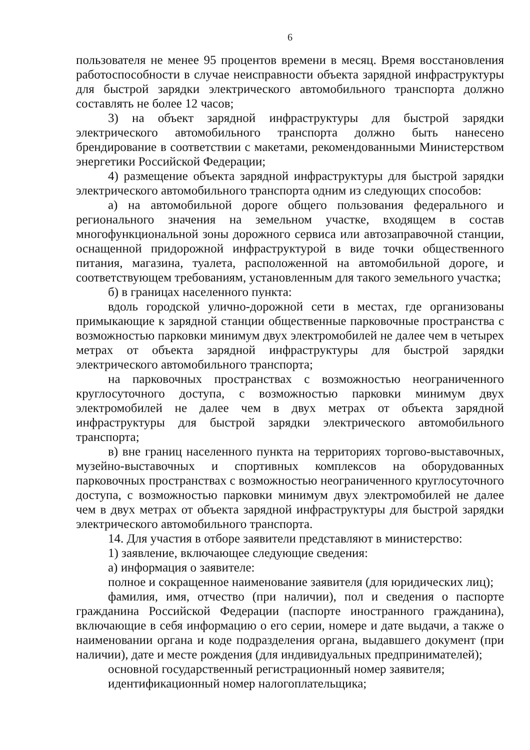6
пользователя не менее 95 процентов времени в месяц. Время восстановления работоспособности в случае неисправности объекта зарядной инфраструктуры для быстрой зарядки электрического автомобильного транспорта должно составлять не более 12 часов;
3) на объект зарядной инфраструктуры для быстрой зарядки электрического автомобильного транспорта должно быть нанесено брендирование в соответствии с макетами, рекомендованными Министерством энергетики Российской Федерации;
4) размещение объекта зарядной инфраструктуры для быстрой зарядки электрического автомобильного транспорта одним из следующих способов:
а) на автомобильной дороге общего пользования федерального и регионального значения на земельном участке, входящем в состав многофункциональной зоны дорожного сервиса или автозаправочной станции, оснащенной придорожной инфраструктурой в виде точки общественного питания, магазина, туалета, расположенной на автомобильной дороге, и соответствующем требованиям, установленным для такого земельного участка;
б) в границах населенного пункта:
вдоль городской улично-дорожной сети в местах, где организованы примыкающие к зарядной станции общественные парковочные пространства с возможностью парковки минимум двух электромобилей не далее чем в четырех метрах от объекта зарядной инфраструктуры для быстрой зарядки электрического автомобильного транспорта;
на парковочных пространствах с возможностью неограниченного круглосуточного доступа, с возможностью парковки минимум двух электромобилей не далее чем в двух метрах от объекта зарядной инфраструктуры для быстрой зарядки электрического автомобильного транспорта;
в) вне границ населенного пункта на территориях торгово-выставочных, музейно-выставочных и спортивных комплексов на оборудованных парковочных пространствах с возможностью неограниченного круглосуточного доступа, с возможностью парковки минимум двух электромобилей не далее чем в двух метрах от объекта зарядной инфраструктуры для быстрой зарядки электрического автомобильного транспорта.
14. Для участия в отборе заявители представляют в министерство:
1) заявление, включающее следующие сведения:
а) информация о заявителе:
полное и сокращенное наименование заявителя (для юридических лиц);
фамилия, имя, отчество (при наличии), пол и сведения о паспорте гражданина Российской Федерации (паспорте иностранного гражданина), включающие в себя информацию о его серии, номере и дате выдачи, а также о наименовании органа и коде подразделения органа, выдавшего документ (при наличии), дате и месте рождения (для индивидуальных предпринимателей);
основной государственный регистрационный номер заявителя;
идентификационный номер налогоплательщика;